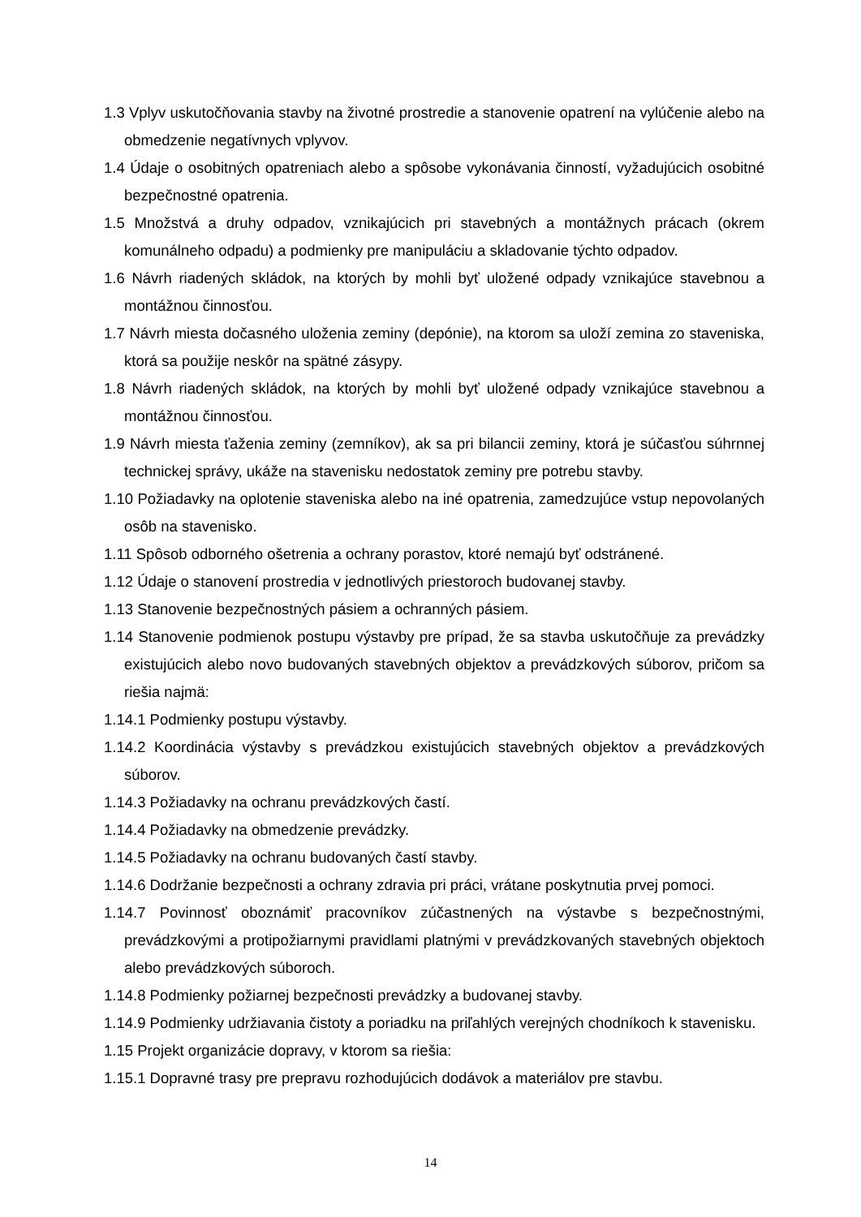1.3 Vplyv uskutočňovania stavby na životné prostredie a stanovenie opatrení na vylúčenie alebo na obmedzenie negatívnych vplyvov.
1.4 Údaje o osobitných opatreniach alebo a spôsobe vykonávania činností, vyžadujúcich osobitné bezpečnostné opatrenia.
1.5 Množstvá a druhy odpadov, vznikajúcich pri stavebných a montážnych prácach (okrem komunálneho odpadu) a podmienky pre manipuláciu a skladovanie týchto odpadov.
1.6 Návrh riadených skládok, na ktorých by mohli byť uložené odpady vznikajúce stavebnou a montážnou činnosťou.
1.7 Návrh miesta dočasného uloženia zeminy (depónie), na ktorom sa uloží zemina zo staveniska, ktorá sa použije neskôr na spätné zásypy.
1.8 Návrh riadených skládok, na ktorých by mohli byť uložené odpady vznikajúce stavebnou a montážnou činnosťou.
1.9 Návrh miesta ťaženia zeminy (zemníkov), ak sa pri bilancii zeminy, ktorá je súčasťou súhrnnej technickej správy, ukáže na stavenisku nedostatok zeminy pre potrebu stavby.
1.10 Požiadavky na oplotenie staveniska alebo na iné opatrenia, zamedzujúce vstup nepovolaných osôb na stavenisko.
1.11 Spôsob odborného ošetrenia a ochrany porastov, ktoré nemajú byť odstránené.
1.12 Údaje o stanovení prostredia v jednotlivých priestoroch budovanej stavby.
1.13 Stanovenie bezpečnostných pásiem a ochranných pásiem.
1.14 Stanovenie podmienok postupu výstavby pre prípad, že sa stavba uskutočňuje za prevádzky existujúcich alebo novo budovaných stavebných objektov a prevádzkových súborov, pričom sa riešia najmä:
1.14.1 Podmienky postupu výstavby.
1.14.2 Koordinácia výstavby s prevádzkou existujúcich stavebných objektov a prevádzkových súborov.
1.14.3 Požiadavky na ochranu prevádzkových častí.
1.14.4 Požiadavky na obmedzenie prevádzky.
1.14.5 Požiadavky na ochranu budovaných častí stavby.
1.14.6 Dodržanie bezpečnosti a ochrany zdravia pri práci, vrátane poskytnutia prvej pomoci.
1.14.7 Povinnosť oboznámiť pracovníkov zúčastnených na výstavbe s bezpečnostnými, prevádzkovými a protipožiarnymi pravidlami platnými v prevádzkovaných stavebných objektoch alebo prevádzkových súboroch.
1.14.8 Podmienky požiarnej bezpečnosti prevádzky a budovanej stavby.
1.14.9 Podmienky udržiavania čistoty a poriadku na priľahlých verejných chodníkoch k stavenisku.
1.15 Projekt organizácie dopravy, v ktorom sa riešia:
1.15.1 Dopravné trasy pre prepravu rozhodujúcich dodávok a materiálov pre stavbu.
14